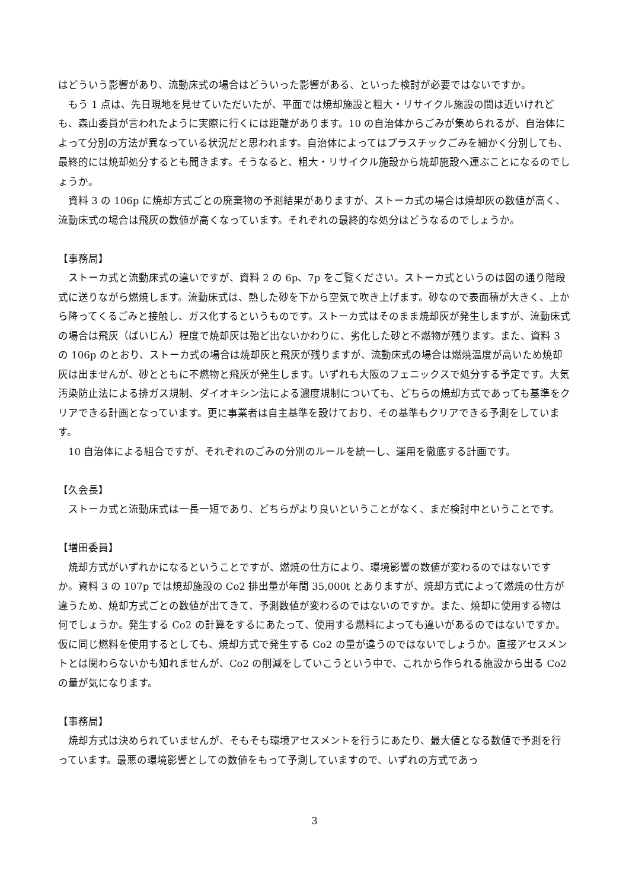はどういう影響があり、流動床式の場合はどういった影響がある、といった検討が必要ではないですか。
　もう 1 点は、先日現地を見せていただいたが、平面では焼却施設と粗大・リサイクル施設の間は近いけれども、森山委員が言われたように実際に行くには距離があります。10 の自治体からごみが集められるが、自治体によって分別の方法が異なっている状況だと思われます。自治体によってはプラスチックごみを細かく分別しても、最終的には焼却処分するとも聞きます。そうなると、粗大・リサイクル施設から焼却施設へ運ぶことになるのでしょうか。
　資料 3 の 106p に焼却方式ごとの廃棄物の予測結果がありますが、ストーカ式の場合は焼却灰の数値が高く、流動床式の場合は飛灰の数値が高くなっています。それぞれの最終的な処分はどうなるのでしょうか。
【事務局】
　ストーカ式と流動床式の違いですが、資料 2 の 6p、7p をご覧ください。ストーカ式というのは図の通り階段式に送りながら燃焼します。流動床式は、熱した砂を下から空気で吹き上げます。砂なので表面積が大きく、上から降ってくるごみと接触し、ガス化するというものです。ストーカ式はそのまま焼却灰が発生しますが、流動床式の場合は飛灰（ばいじん）程度で焼却灰は殆ど出ないかわりに、劣化した砂と不燃物が残ります。また、資料 3 の 106p のとおり、ストーカ式の場合は焼却灰と飛灰が残りますが、流動床式の場合は燃焼温度が高いため焼却灰は出ませんが、砂とともに不燃物と飛灰が発生します。いずれも大阪のフェニックスで処分する予定です。大気汚染防止法による排ガス規制、ダイオキシン法による濃度規制についても、どちらの焼却方式であっても基準をクリアできる計画となっています。更に事業者は自主基準を設けており、その基準もクリアできる予測をしています。
　10 自治体による組合ですが、それぞれのごみの分別のルールを統一し、運用を徹底する計画です。
【久会長】
　ストーカ式と流動床式は一長一短であり、どちらがより良いということがなく、まだ検討中ということです。
【増田委員】
　焼却方式がいずれかになるということですが、燃焼の仕方により、環境影響の数値が変わるのではないですか。資料 3 の 107p では焼却施設の Co2 排出量が年間 35,000t とありますが、焼却方式によって燃焼の仕方が違うため、焼却方式ごとの数値が出てきて、予測数値が変わるのではないのですか。また、焼却に使用する物は何でしょうか。発生する Co2 の計算をするにあたって、使用する燃料によっても違いがあるのではないですか。仮に同じ燃料を使用するとしても、焼却方式で発生する Co2 の量が違うのではないでしょうか。直接アセスメントとは関わらないかも知れませんが、Co2 の削減をしていこうという中で、これから作られる施設から出る Co2 の量が気になります。
【事務局】
　焼却方式は決められていませんが、そもそも環境アセスメントを行うにあたり、最大値となる数値で予測を行っています。最悪の環境影響としての数値をもって予測していますので、いずれの方式であっ
3